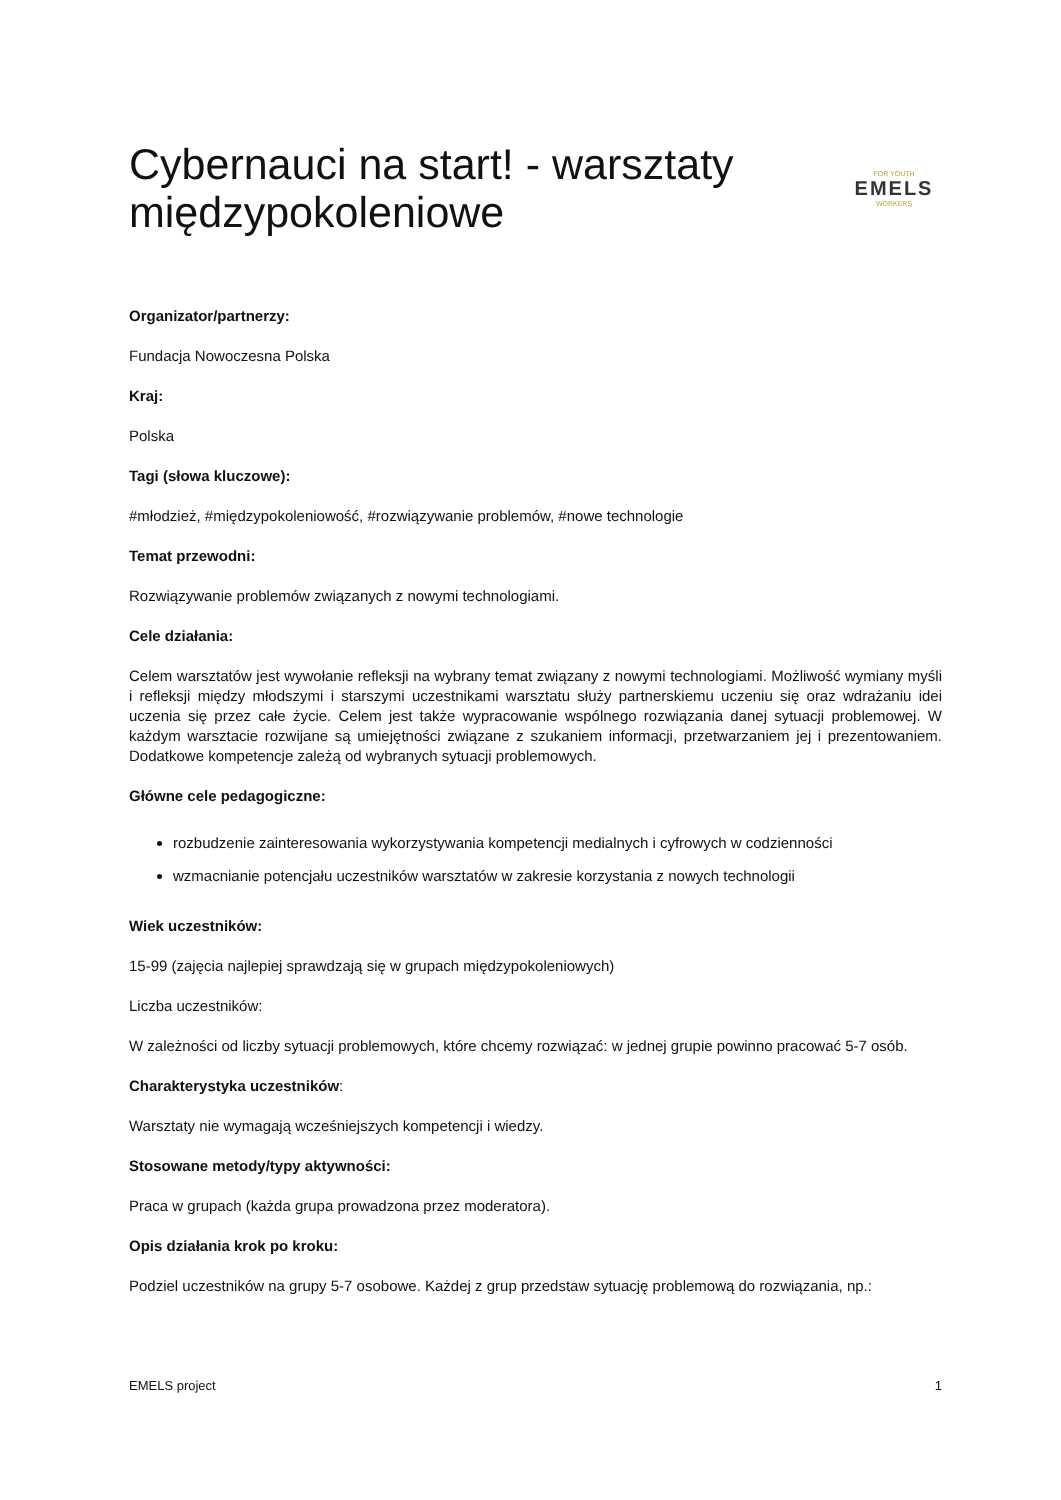Cybernauci na start! - warsztaty międzypokoleniowe
FOR YOUTH
EMELS
WORKERS
Organizator/partnerzy:
Fundacja Nowoczesna Polska
Kraj:
Polska
Tagi (słowa kluczowe):
#młodzież, #międzypokoleniowość, #rozwiązywanie problemów, #nowe technologie
Temat przewodni:
Rozwiązywanie problemów związanych z nowymi technologiami.
Cele działania:
Celem warsztatów jest wywołanie refleksji na wybrany temat związany z nowymi technologiami. Możliwość wymiany myśli i refleksji między młodszymi i starszymi uczestnikami warsztatu służy partnerskiemu uczeniu się oraz wdrażaniu idei uczenia się przez całe życie. Celem jest także wypracowanie wspólnego rozwiązania danej sytuacji problemowej. W każdym warsztacie rozwijane są umiejętności związane z szukaniem informacji, przetwarzaniem jej i prezentowaniem. Dodatkowe kompetencje zależą od wybranych sytuacji problemowych.
Główne cele pedagogiczne:
rozbudzenie zainteresowania wykorzystywania kompetencji medialnych i cyfrowych w codzienności
wzmacnianie potencjału uczestników warsztatów w zakresie korzystania z nowych technologii
Wiek uczestników:
15-99 (zajęcia najlepiej sprawdzają się w grupach międzypokoleniowych)
Liczba uczestników:
W zależności od liczby sytuacji problemowych, które chcemy rozwiązać: w jednej grupie powinno pracować 5-7 osób.
Charakterystyka uczestników:
Warsztaty nie wymagają wcześniejszych kompetencji i wiedzy.
Stosowane metody/typy aktywności:
Praca w grupach (każda grupa prowadzona przez moderatora).
Opis działania krok po kroku:
Podziel uczestników na grupy 5-7 osobowe. Każdej z grup przedstaw sytuację problemową do rozwiązania, np.:
EMELS project 1